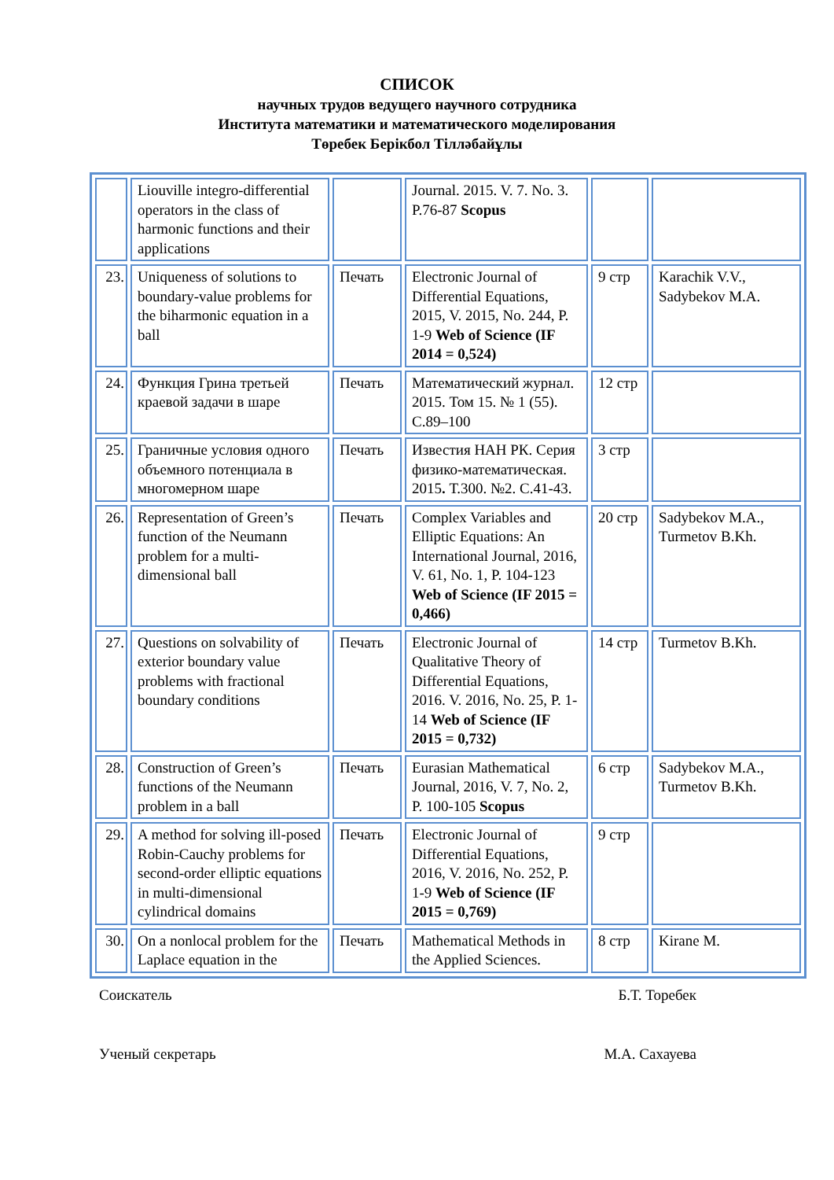СПИСОК
научных трудов ведущего научного сотрудника
Института математики и математического моделирования
Төребек Берікбол Тілләбайұлы
| | Liouville integro-differential operators in the class of harmonic functions and their applications | | Journal. 2015. V. 7. No. 3. P.76-87 Scopus | | |
| 23. | Uniqueness of solutions to boundary-value problems for the biharmonic equation in a ball | Печать | Electronic Journal of Differential Equations, 2015, V. 2015, No. 244, P. 1-9 Web of Science (IF 2014 = 0,524) | 9 стр | Karachik V.V., Sadybekov M.A. |
| 24. | Функция Грина третьей краевой задачи в шаре | Печать | Математический журнал. 2015. Том 15. № 1 (55). С.89–100 | 12 стр | |
| 25. | Граничные условия одного объемного потенциала в многомерном шаре | Печать | Известия НАН РК. Серия физико-математическая. 2015 . Т.300. №2. С.41-43. | 3 стр | |
| 26. | Representation of Green’s function of the Neumann problem for a multi-dimensional ball | Печать | Complex Variables and Elliptic Equations: An International Journal, 2016, V. 61, No. 1, P. 104-123 Web of Science (IF 2015 = 0,466) | 20 стр | Sadybekov M.A., Turmetov B.Kh. |
| 27. | Questions on solvability of exterior boundary value problems with fractional boundary conditions | Печать | Electronic Journal of Qualitative Theory of Differential Equations, 2016. V. 2016, No. 25, P. 1-14 Web of Science (IF 2015 = 0,732) | 14 стр | Turmetov B.Kh. |
| 28. | Construction of Green’s functions of the Neumann problem in a ball | Печать | Eurasian Mathematical Journal, 2016, V. 7, No. 2, P. 100-105 Scopus | 6 стр | Sadybekov M.A., Turmetov B.Kh. |
| 29. | A method for solving ill-posed Robin-Cauchy problems for second-order elliptic equations in multi-dimensional cylindrical domains | Печать | Electronic Journal of Differential Equations, 2016, V. 2016, No. 252, P. 1-9 Web of Science (IF 2015 = 0,769) | 9 стр | |
| 30. | On a nonlocal problem for the Laplace equation in the | Печать | Mathematical Methods in the Applied Sciences. | 8 стр | Kirane M. |
Соискатель Б.Т. Торебек
Ученый секретарь М.А. Сахауева